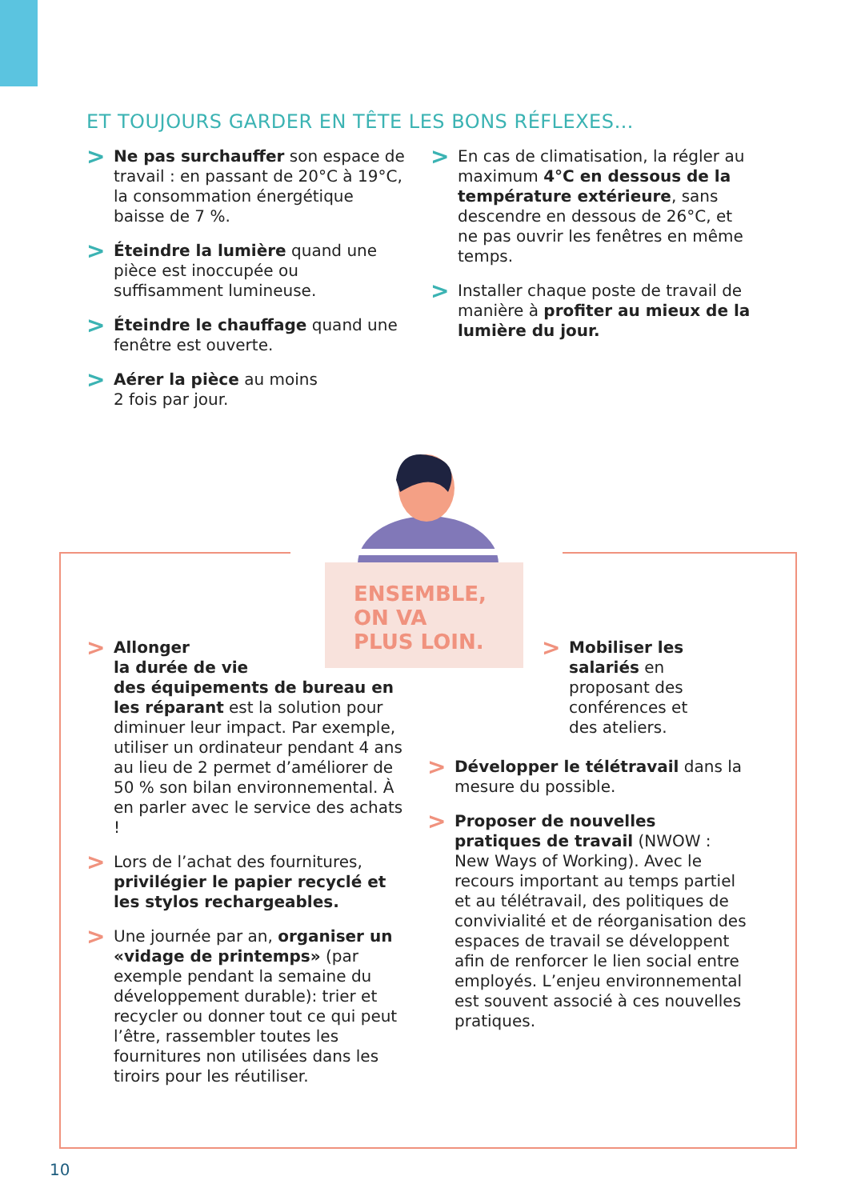ET TOUJOURS GARDER EN TÊTE LES BONS RÉFLEXES…
>
Ne pas surchauffer son espace de travail : en passant de 20°C à 19°C, la consommation énergétique baisse de 7 %.
>
Éteindre la lumière quand une pièce est inoccupée ou suffisamment lumineuse.
>
Éteindre le chauffage quand une fenêtre est ouverte.
>
Aérer la pièce au moins
2 fois par jour.
>
En cas de climatisation, la régler au maximum 4°C en dessous de la température extérieure, sans descendre en dessous de 26°C, et ne pas ouvrir les fenêtres en même temps.
>
Installer chaque poste de travail de manière à profiter au mieux de la lumière du jour.
ENSEMBLE,
ON VA
PLUS LOIN.
>
Allonger
la durée de vie
des équipements de bureau en les réparant est la solution pour diminuer leur impact. Par exemple, utiliser un ordinateur pendant 4 ans au lieu de 2 permet d’améliorer de 50 % son bilan environnemental. À en parler avec le service des achats !
>
Lors de l’achat des fournitures, privilégier le papier recyclé et les stylos rechargeables.
>
Une journée par an, organiser un «vidage de printemps» (par exemple pendant la semaine du développement durable): trier et recycler ou donner tout ce qui peut l’être, rassembler toutes les fournitures non utilisées dans les tiroirs pour les réutiliser.
>
Mobiliser les salariés en proposant des conférences et des ateliers.
>
Développer le télétravail dans la mesure du possible.
>
Proposer de nouvelles pratiques de travail (NWOW : New Ways of Working). Avec le recours important au temps partiel et au télétravail, des politiques de convivialité et de réorganisation des espaces de travail se développent afin de renforcer le lien social entre employés. L’enjeu environnemental est souvent associé à ces nouvelles pratiques.
10